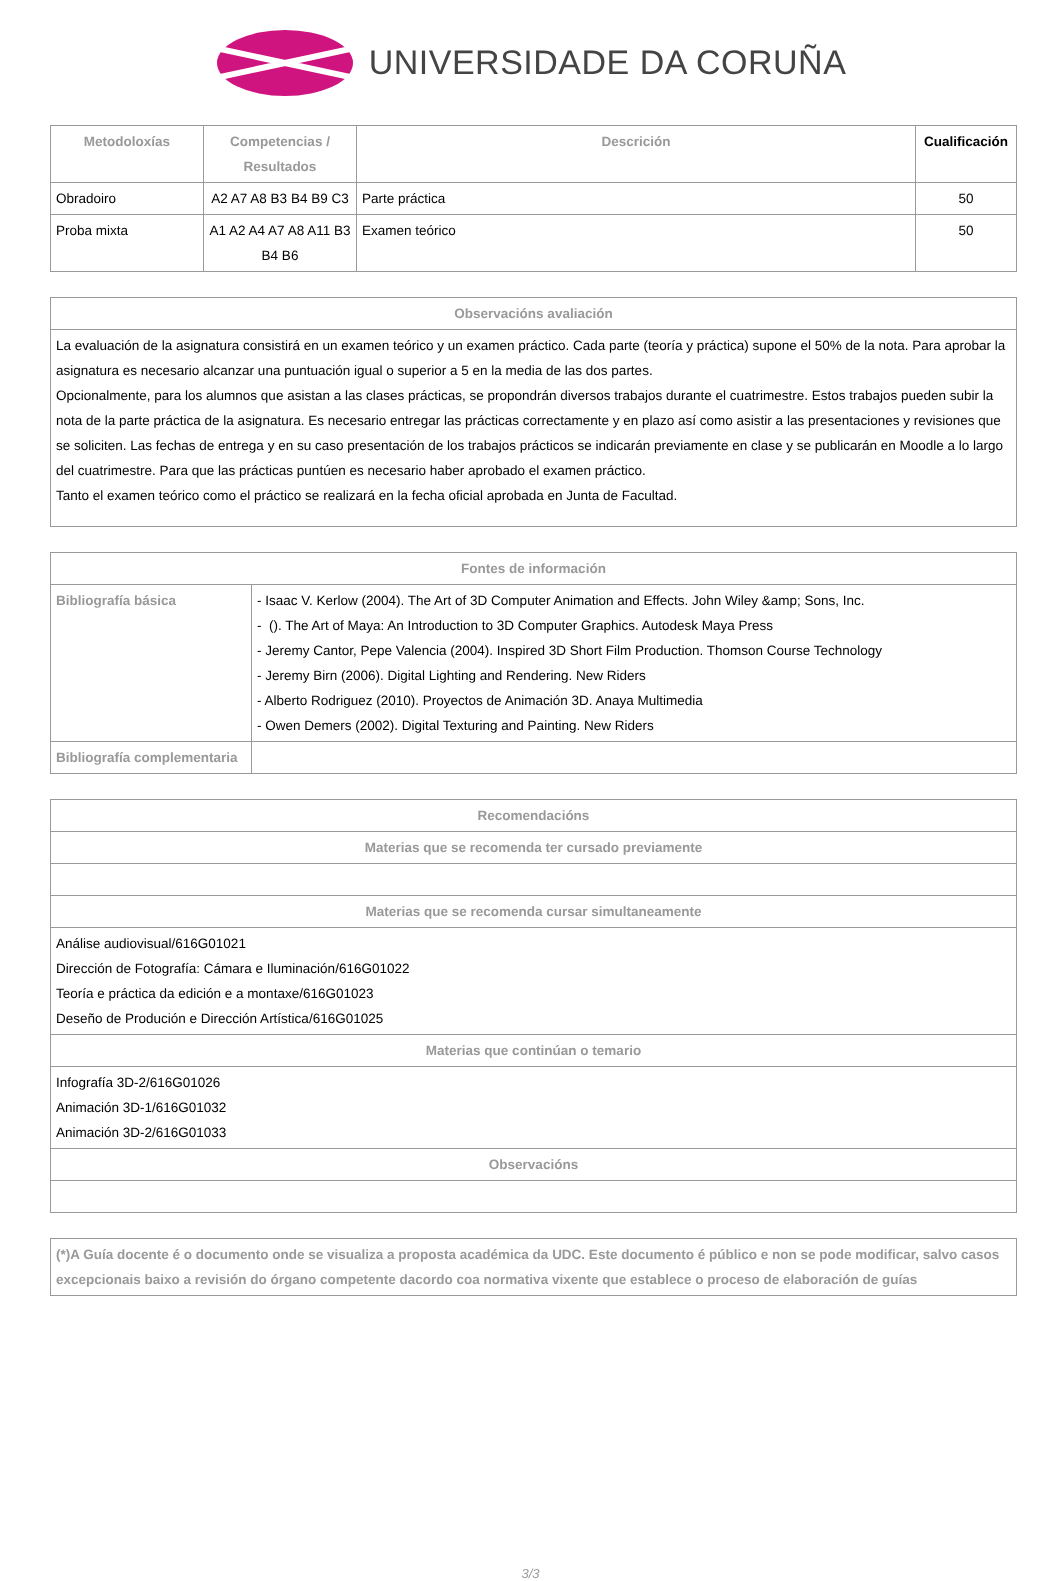UNIVERSIDADE DA CORUÑA
| Metodoloxías | Competencias / Resultados | Descrición | Cualificación |
| --- | --- | --- | --- |
| Obradoiro | A2 A7 A8 B3 B4 B9 C3 | Parte práctica | 50 |
| Proba mixta | A1 A2 A4 A7 A8 A11 B3 B4 B6 | Examen teórico | 50 |
| Observacións avaliación |
| --- |
| La evaluación de la asignatura consistirá en un examen teórico y un examen práctico. Cada parte (teoría y práctica) supone el 50% de la nota. Para aprobar la asignatura es necesario alcanzar una puntuación igual o superior a 5 en la media de las dos partes. Opcionalmente, para los alumnos que asistan a las clases prácticas, se propondrán diversos trabajos durante el cuatrimestre. Estos trabajos pueden subir la nota de la parte práctica de la asignatura. Es necesario entregar las prácticas correctamente y en plazo así como asistir a las presentaciones y revisiones que se soliciten. Las fechas de entrega y en su caso presentación de los trabajos prácticos se indicarán previamente en clase y se publicarán en Moodle a lo largo del cuatrimestre. Para que las prácticas puntúen es necesario haber aprobado el examen práctico. Tanto el examen teórico como el práctico se realizará en la fecha oficial aprobada en Junta de Facultad. |
| Fontes de información | |
| --- | --- |
| Bibliografía básica | - Isaac V. Kerlow (2004). The Art of 3D Computer Animation and Effects. John Wiley &amp; Sons, Inc. - (). The Art of Maya: An Introduction to 3D Computer Graphics. Autodesk Maya Press - Jeremy Cantor, Pepe Valencia (2004). Inspired 3D Short Film Production. Thomson Course Technology - Jeremy Birn (2006). Digital Lighting and Rendering. New Riders - Alberto Rodriguez (2010). Proyectos de Animación 3D. Anaya Multimedia - Owen Demers (2002). Digital Texturing and Painting. New Riders |
| Bibliografía complementaria | |
| Recomendacións |
| --- |
| Materias que se recomenda ter cursado previamente |
| Materias que se recomenda cursar simultaneamente |
| Análise audiovisual/616G01021 Dirección de Fotografía: Cámara e Iluminación/616G01022 Teoría e práctica da edición e a montaxe/616G01023 Deseño de Produción e Dirección Artística/616G01025 |
| Materias que continúan o temario |
| Infografía 3D-2/616G01026 Animación 3D-1/616G01032 Animación 3D-2/616G01033 |
| Observacións |
| (*)A Guía docente é o documento onde se visualiza a proposta académica da UDC. Este documento é público e non se pode modificar, salvo casos excepcionais baixo a revisión do órgano competente dacordo coa normativa vixente que establece o proceso de elaboración de guías |
3/3